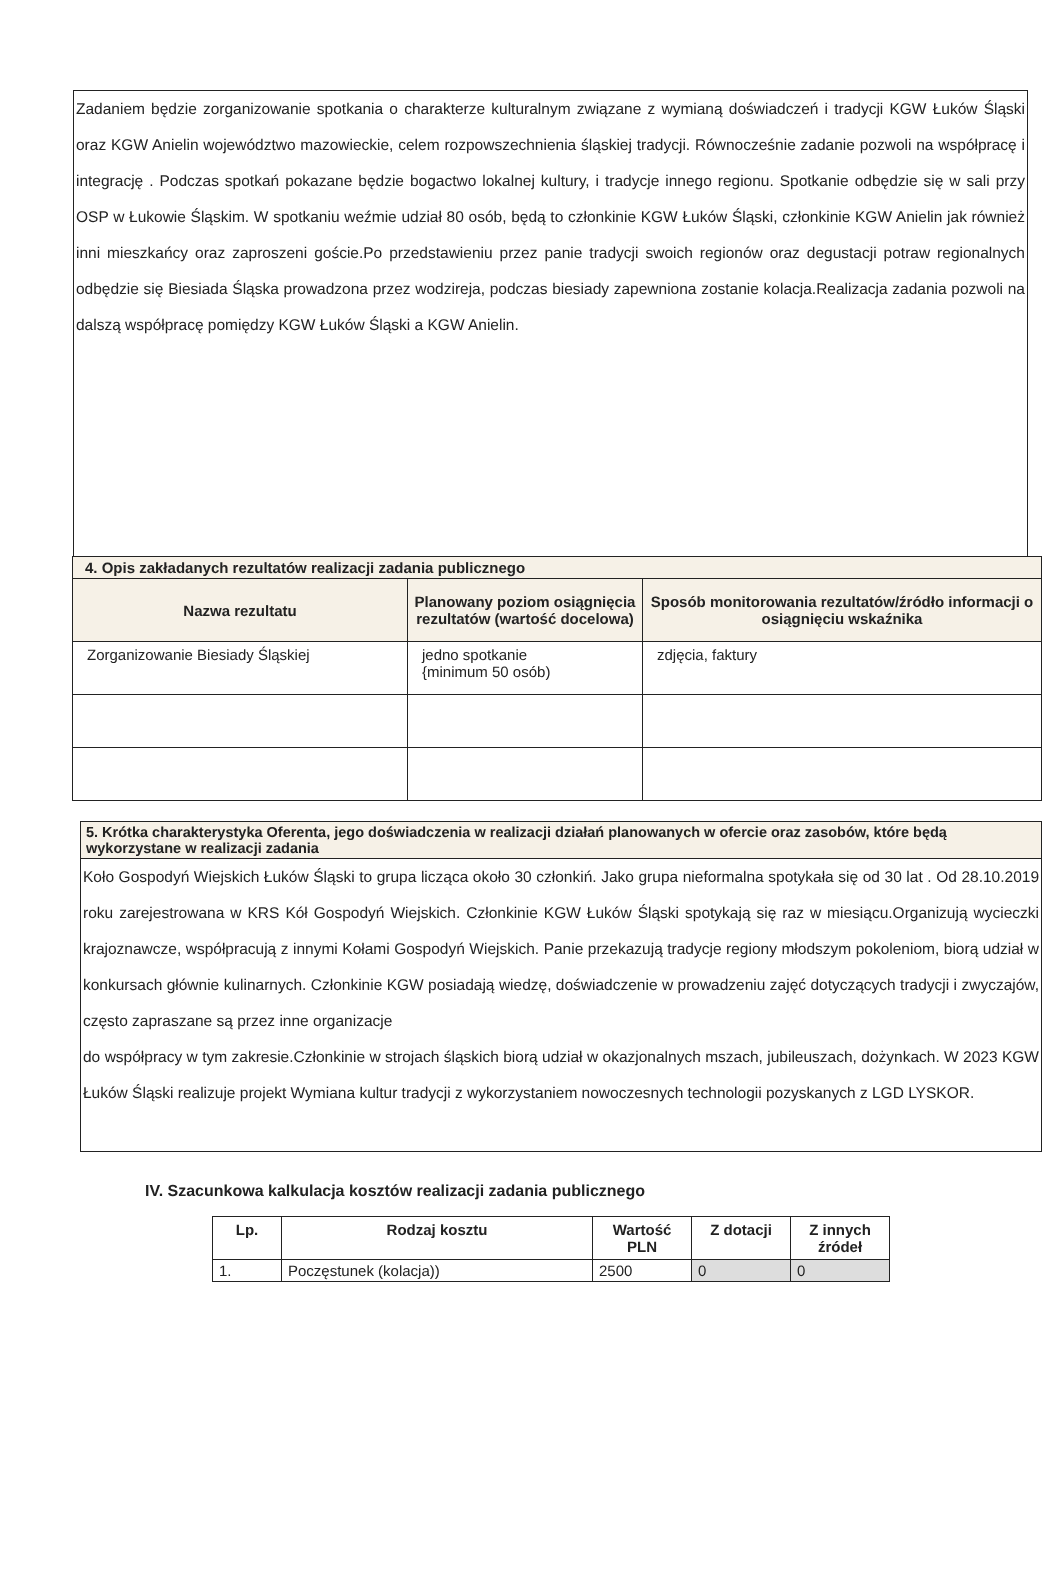Zadaniem będzie zorganizowanie spotkania o charakterze kulturalnym związane z wymianą doświadczeń i tradycji KGW Łuków Śląski oraz KGW Anielin województwo mazowieckie, celem rozpowszechnienia śląskiej tradycji. Równocześnie zadanie pozwoli na współpracę i integrację . Podczas spotkań pokazane będzie bogactwo lokalnej kultury, i tradycje innego regionu. Spotkanie odbędzie się w sali przy OSP w Łukowie Śląskim. W spotkaniu weźmie udział 80 osób, będą to członkinie KGW Łuków Śląski, członkinie KGW Anielin jak również inni mieszkańcy oraz zaproszeni goście.Po przedstawieniu przez panie tradycji swoich regionów oraz degustacji potraw regionalnych odbędzie się Biesiada Śląska prowadzona przez wodzireja, podczas biesiady zapewniona zostanie kolacja.Realizacja zadania pozwoli na dalszą współpracę pomiędzy KGW Łuków Śląski a KGW Anielin.
| 4. Opis zakładanych rezultatów realizacji zadania publicznego | | |
| --- | --- | --- |
| Nazwa rezultatu | Planowany poziom osiągnięcia rezultatów (wartość docelowa) | Sposób monitorowania rezultatów/źródło informacji o osiągnięciu wskaźnika |
| Zorganizowanie Biesiady Śląskiej | jedno spotkanie {minimum 50 osób) | zdjęcia, faktury |
5. Krótka charakterystyka Oferenta, jego doświadczenia w realizacji działań planowanych w ofercie oraz zasobów, które będą wykorzystane w realizacji zadania
Koło Gospodyń Wiejskich Łuków Śląski to grupa licząca około 30 członkiń. Jako grupa nieformalna spotykała się od 30 lat . Od 28.10.2019 roku zarejestrowana w KRS Kół Gospodyń Wiejskich. Członkinie KGW Łuków Śląski spotykają się raz w miesiącu.Organizują wycieczki krajoznawcze, współpracują z innymi Kołami Gospodyń Wiejskich. Panie przekazują tradycje regiony młodszym pokoleniom, biorą udział w konkursach głównie kulinarnych. Członkinie KGW posiadają wiedzę, doświadczenie w prowadzeniu zajęć dotyczących tradycji i zwyczajów, często zapraszane są przez inne organizacje
do współpracy w tym zakresie.Członkinie w strojach śląskich biorą udział w okazjonalnych mszach, jubileuszach, dożynkach. W 2023 KGW Łuków Śląski realizuje projekt Wymiana kultur tradycji z wykorzystaniem nowoczesnych technologii pozyskanych z LGD LYSKOR.
IV. Szacunkowa kalkulacja kosztów realizacji zadania publicznego
| Lp. | Rodzaj kosztu | Wartość PLN | Z dotacji | Z innych źródeł |
| --- | --- | --- | --- | --- |
| 1. | Poczęstunek (kolacja)) | 2500 | 0 | 0 |